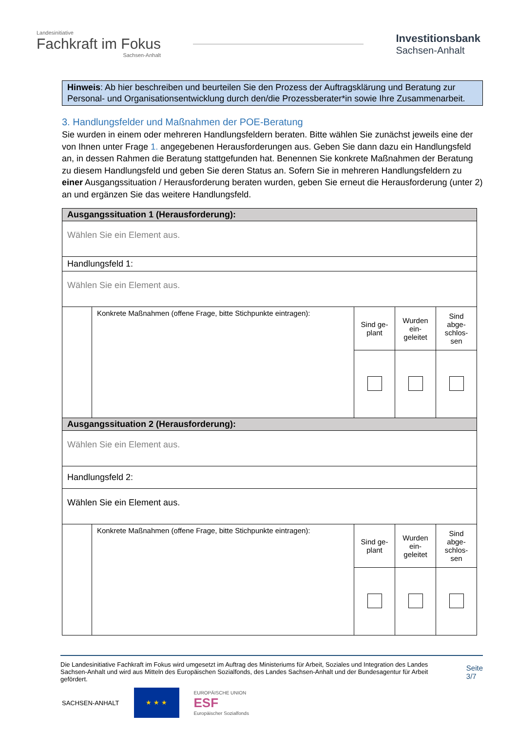Landesinitiative
Fachkraft im Fokus
Sachsen-Anhalt
Investitionsbank
Sachsen-Anhalt
Hinweis: Ab hier beschreiben und beurteilen Sie den Prozess der Auftragsklärung und Beratung zur Personal- und Organisationsentwicklung durch den/die Prozessberater*in sowie Ihre Zusammenarbeit.
3. Handlungsfelder und Maßnahmen der POE-Beratung
Sie wurden in einem oder mehreren Handlungsfeldern beraten. Bitte wählen Sie zunächst jeweils eine der von Ihnen unter Frage 1. angegebenen Herausforderungen aus. Geben Sie dann dazu ein Handlungsfeld an, in dessen Rahmen die Beratung stattgefunden hat. Benennen Sie konkrete Maßnahmen der Beratung zu diesem Handlungsfeld und geben Sie deren Status an. Sofern Sie in mehreren Handlungsfeldern zu einer Ausgangssituation / Herausforderung beraten wurden, geben Sie erneut die Herausforderung (unter 2) an und ergänzen Sie das weitere Handlungsfeld.
| Ausgangssituation 1 (Herausforderung): | | | | |
| Wählen Sie ein Element aus. | | | | |
| Handlungsfeld 1: | | | | |
| Wählen Sie ein Element aus. | | | | |
| | Konkrete Maßnahmen (offene Frage, bitte Stichpunkte eintragen): | Sind ge-plant | Wurden ein-geleitet | Sind abge-schlos-sen |
| Ausgangssituation 2 (Herausforderung): | | | | |
| Wählen Sie ein Element aus. | | | | |
| Handlungsfeld 2: | | | | |
| Wählen Sie ein Element aus. | | | | |
| | Konkrete Maßnahmen (offene Frage, bitte Stichpunkte eintragen): | Sind ge-plant | Wurden ein-geleitet | Sind abge-schlos-sen |
Die Landesinitiative Fachkraft im Fokus wird umgesetzt im Auftrag des Ministeriums für Arbeit, Soziales und Integration des Landes Sachsen-Anhalt und wird aus Mitteln des Europäischen Sozialfonds, des Landes Sachsen-Anhalt und der Bundesagentur für Arbeit gefördert.
Seite 3/7
SACHSEN-ANHALT
★ ★ ★
EUROPÄISCHE UNION
ESF
Europäischer Sozialfonds